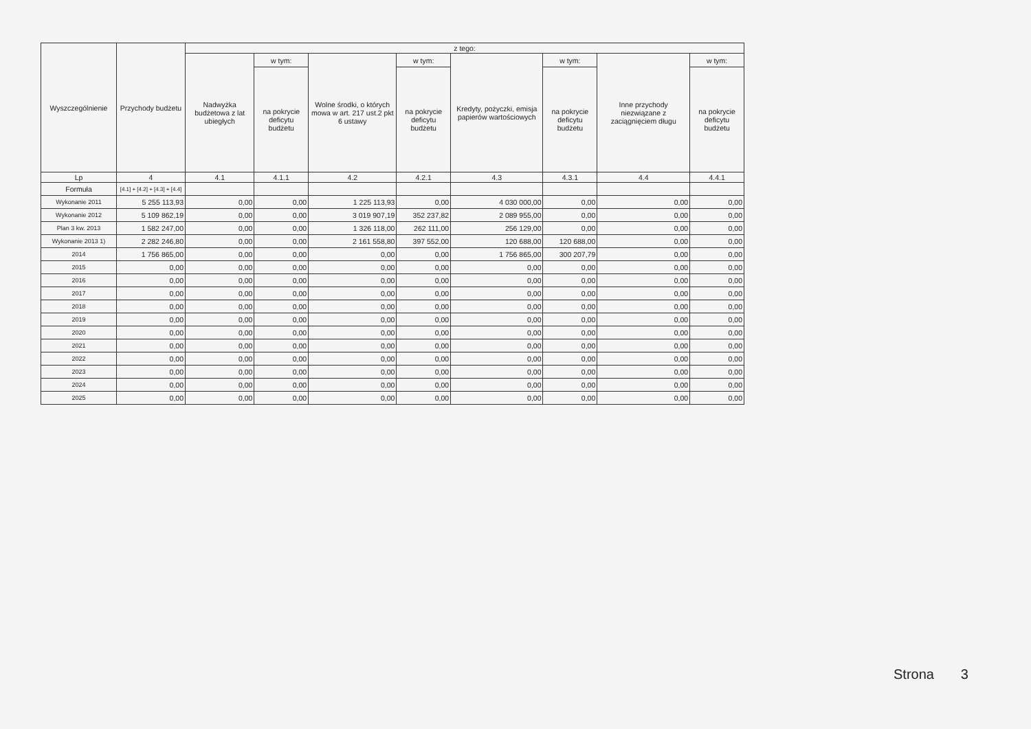| Wyszczególnienie | Przychody budżetu | z tego: | | | | | | | |
| --- | --- | --- | --- | --- | --- | --- | --- | --- | --- |
| | | Nadwyżka budżetowa z lat ubiegłych | w tym: | Wolne środki, o których mowa w art. 217 ust.2 pkt 6 ustawy | w tym: | Kredyty, pożyczki, emisja papierów wartościowych | w tym: | Inne przychody niezwiązane z zaciągnięciem długu | w tym: |
| | | | na pokrycie deficytu budżetu | | na pokrycie deficytu budżetu | | na pokrycie deficytu budżetu | | na pokrycie deficytu budżetu |
| Lp | 4 | 4.1 | 4.1.1 | 4.2 | 4.2.1 | 4.3 | 4.3.1 | 4.4 | 4.4.1 |
| Formuła | [4.1] + [4.2] + [4.3] + [4.4] | | | | | | | | |
| Wykonanie 2011 | 5 255 113,93 | 0,00 | 0,00 | 1 225 113,93 | 0,00 | 4 030 000,00 | 0,00 | 0,00 | 0,00 |
| Wykonanie 2012 | 5 109 862,19 | 0,00 | 0,00 | 3 019 907,19 | 352 237,82 | 2 089 955,00 | 0,00 | 0,00 | 0,00 |
| Plan 3 kw. 2013 | 1 582 247,00 | 0,00 | 0,00 | 1 326 118,00 | 262 111,00 | 256 129,00 | 0,00 | 0,00 | 0,00 |
| Wykonanie 2013 1) | 2 282 246,80 | 0,00 | 0,00 | 2 161 558,80 | 397 552,00 | 120 688,00 | 120 688,00 | 0,00 | 0,00 |
| 2014 | 1 756 865,00 | 0,00 | 0,00 | 0,00 | 0,00 | 1 756 865,00 | 300 207,79 | 0,00 | 0,00 |
| 2015 | 0,00 | 0,00 | 0,00 | 0,00 | 0,00 | 0,00 | 0,00 | 0,00 | 0,00 |
| 2016 | 0,00 | 0,00 | 0,00 | 0,00 | 0,00 | 0,00 | 0,00 | 0,00 | 0,00 |
| 2017 | 0,00 | 0,00 | 0,00 | 0,00 | 0,00 | 0,00 | 0,00 | 0,00 | 0,00 |
| 2018 | 0,00 | 0,00 | 0,00 | 0,00 | 0,00 | 0,00 | 0,00 | 0,00 | 0,00 |
| 2019 | 0,00 | 0,00 | 0,00 | 0,00 | 0,00 | 0,00 | 0,00 | 0,00 | 0,00 |
| 2020 | 0,00 | 0,00 | 0,00 | 0,00 | 0,00 | 0,00 | 0,00 | 0,00 | 0,00 |
| 2021 | 0,00 | 0,00 | 0,00 | 0,00 | 0,00 | 0,00 | 0,00 | 0,00 | 0,00 |
| 2022 | 0,00 | 0,00 | 0,00 | 0,00 | 0,00 | 0,00 | 0,00 | 0,00 | 0,00 |
| 2023 | 0,00 | 0,00 | 0,00 | 0,00 | 0,00 | 0,00 | 0,00 | 0,00 | 0,00 |
| 2024 | 0,00 | 0,00 | 0,00 | 0,00 | 0,00 | 0,00 | 0,00 | 0,00 | 0,00 |
| 2025 | 0,00 | 0,00 | 0,00 | 0,00 | 0,00 | 0,00 | 0,00 | 0,00 | 0,00 |
Strona 3